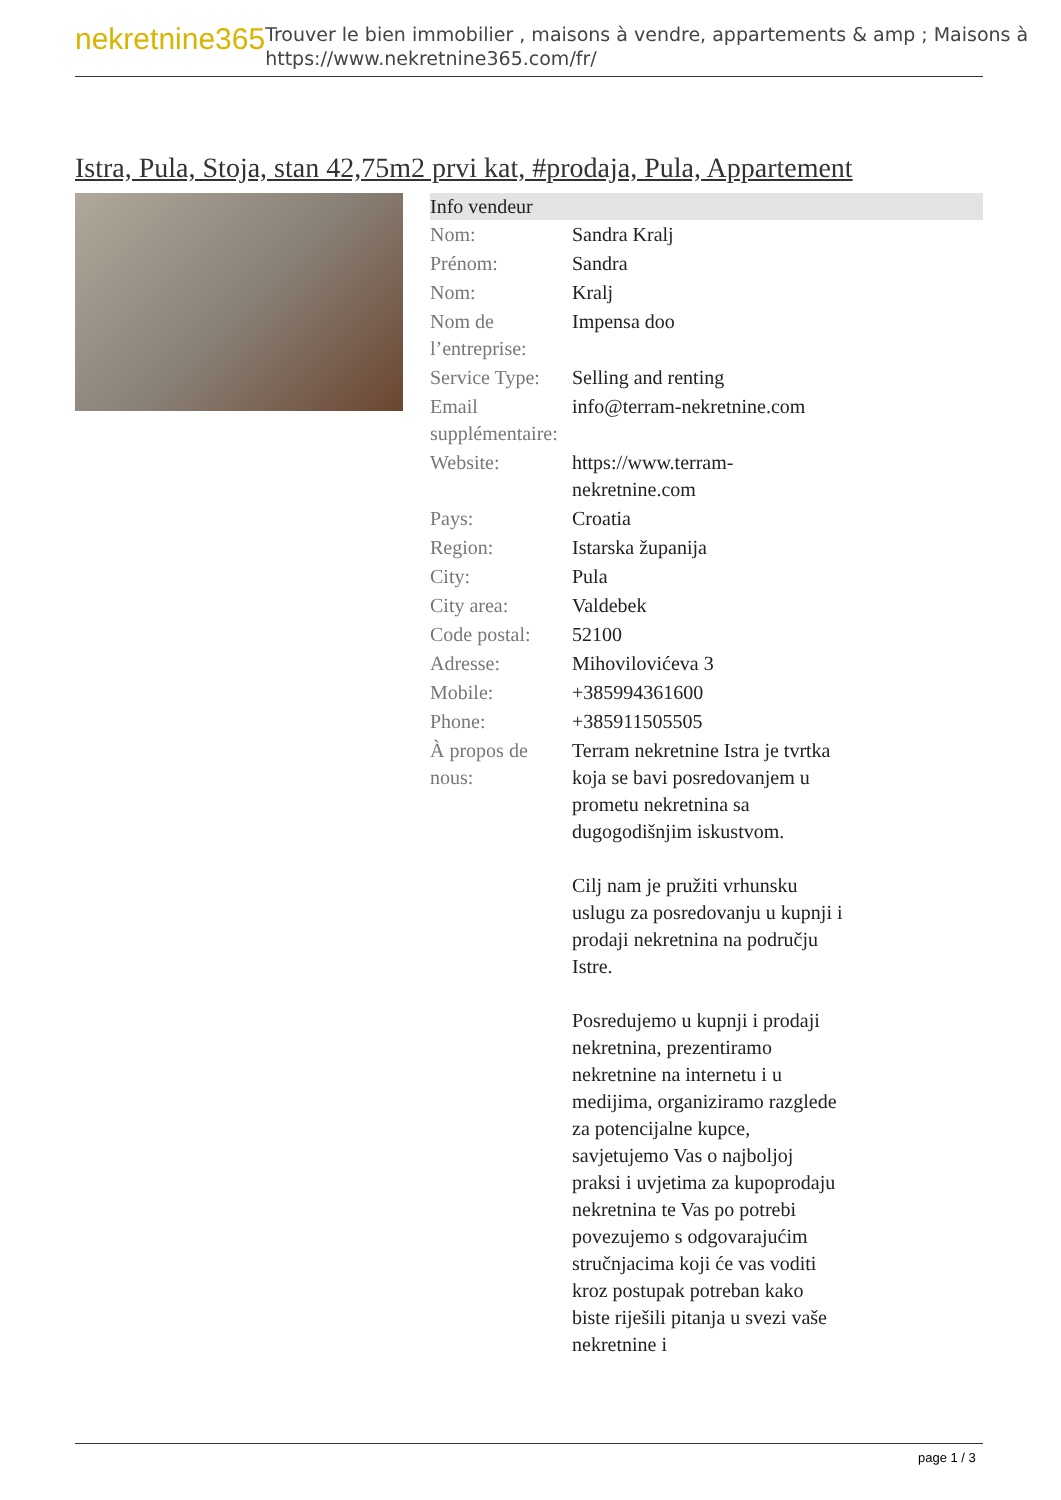nekretnine365
Trouver le bien immobilier , maisons à vendre, appartements & amp ; Maisons à
https://www.nekretnine365.com/fr/
Istra, Pula, Stoja, stan 42,75m2 prvi kat, #prodaja, Pula, Appartement
| Info vendeur | |
| --- | --- |
| Nom: | Sandra Kralj |
| Prénom: | Sandra |
| Nom: | Kralj |
| Nom de l’entreprise: | Impensa doo |
| Service Type: | Selling and renting |
| Email supplémentaire: | info@terram-nekretnine.com |
| Website: | https://www.terram-nekretnine.com |
| Pays: | Croatia |
| Region: | Istarska županija |
| City: | Pula |
| City area: | Valdebek |
| Code postal: | 52100 |
| Adresse: | Mihovilovićeva 3 |
| Mobile: | +385994361600 |
| Phone: | +385911505505 |
| À propos de nous: | Terram nekretnine Istra je tvrtka koja se bavi posredovanjem u prometu nekretnina sa dugogodišnjim iskustvom. Cilj nam je pružiti vrhunsku uslugu za posredovanju u kupnji i prodaji nekretnina na području Istre. Posredujemo u kupnji i prodaji nekretnina, prezentiramo nekretnine na internetu i u medijima, organiziramo razglede za potencijalne kupce, savjetujemo Vas o najboljoj praksi i uvjetima za kupoprodaju nekretnina te Vas po potrebi povezujemo s odgovarajućim stručnjacima koji će vas voditi kroz postupak potreban kako biste riješili pitanja u svezi vaše nekretnine i |
page 1 / 3